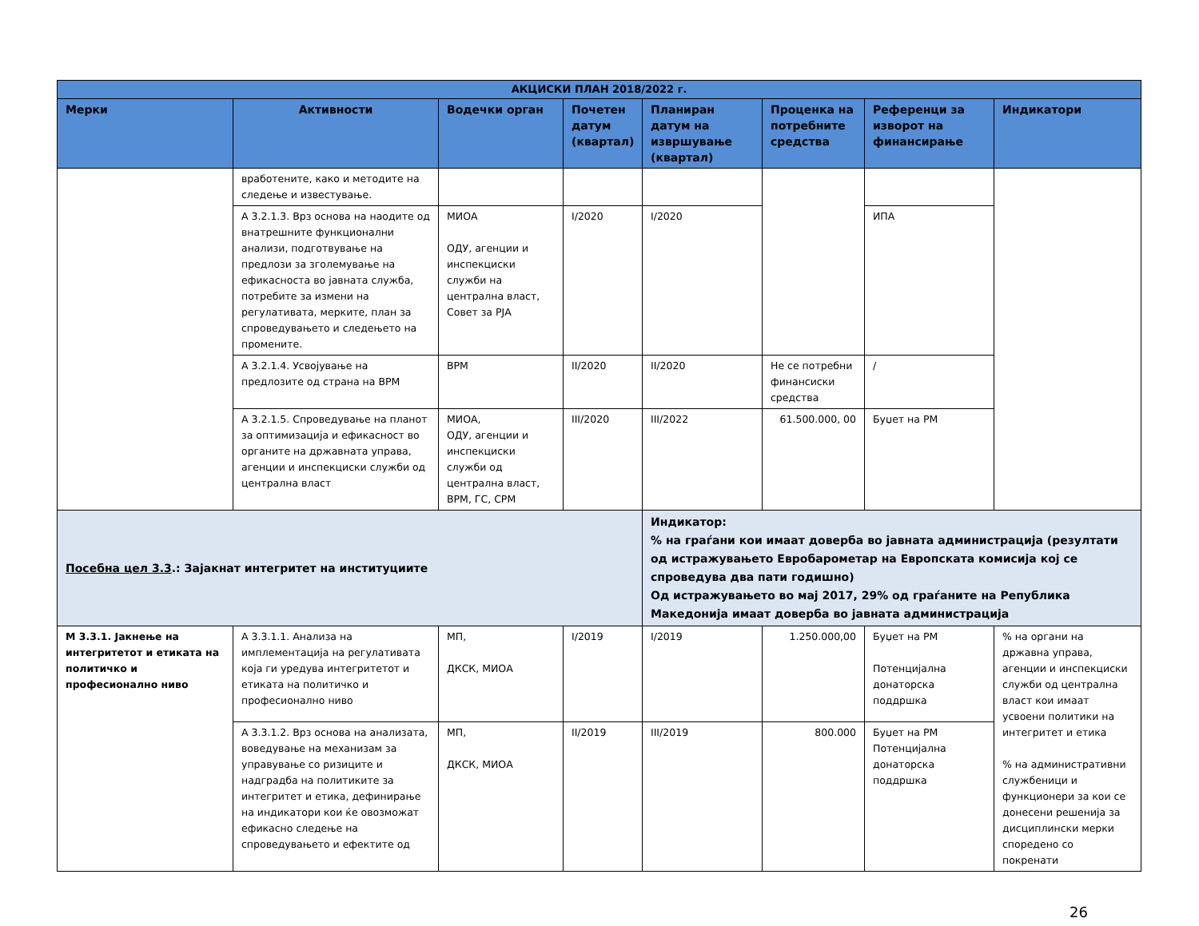| АКЦИСКИ ПЛАН 2018/2022 г. | | | | | | | |
| --- | --- | --- | --- | --- | --- | --- | --- |
| Мерки | Активности | Водечки орган | Почетен датум (квартал) | Планиран датум на извршување (квартал) | Проценка на потребните средства | Референци за изворот на финансирање | Индикатори |
| | вработените, како и методите на следење и известување. | | | | | | |
| | А 3.2.1.3. Врз основа на наодите од внатрешните функционални анализи, подготвување на предлози за зголемување на ефикасноста во јавната служба, потребите за измени на регулативата, мерките, план за спроведувањето и следењето на промените. | МИОА ОДУ, агенции и инспекциски служби на централна власт, Совет за РЈА | I/2020 | I/2020 | | ИПА | |
| | А 3.2.1.4. Усвојување на предлозите од страна на ВРМ | ВРМ | II/2020 | II/2020 | Не се потребни финансиски средства | / | |
| | А 3.2.1.5. Спроведување на планот за оптимизација и ефикасност во органите на државната управа, агенции и инспекциски служби од централна власт | МИОА, ОДУ, агенции и инспекциски служби од централна власт, ВРМ, ГС, СРМ | III/2020 | III/2022 | 61.500.000, 00 | Буџет на РМ | |
| Посебна цел 3.3 .: Зајакнат интегритет на институциите | | | | Индикатор: % на граѓани кои имаат доверба во јавната администрација (резултати од истражувањето Евробарометар на Европската комисија кој се спроведува два пати годишно) Од истражувањето во мај 2017, 29% од граѓаните на Република Македонија имаат доверба во јавната администрација | | | |
| М 3.3.1. Јакнење на интегритетот и етиката на политичко и професионално ниво | А 3.3.1.1. Анализа на имплементација на регулативата која ги уредува интегритетот и етиката на политичко и професионално ниво | МП, ДКСК, МИОА | I/2019 | I/2019 | 1.250.000,00 | Буџет на РМ Потенцијална донаторска поддршка | % на органи на државна управа, агенции и инспекциски служби од централна власт кои имаат усвоени политики на интегритет и етика % на административни службеници и функционери за кои се донесени решенија за дисциплински мерки споредено со покренати |
| | А 3.3.1.2. Врз основа на анализата, воведување на механизам за управување со ризиците и надградба на политиките за интегритет и етика, дефинирање на индикатори кои ќе овозможат ефикасно следење на спроведувањето и ефектите од | МП, ДКСК, МИОА | II/2019 | III/2019 | 800.000 | Буџет на РМ Потенцијална донаторска поддршка | |
26